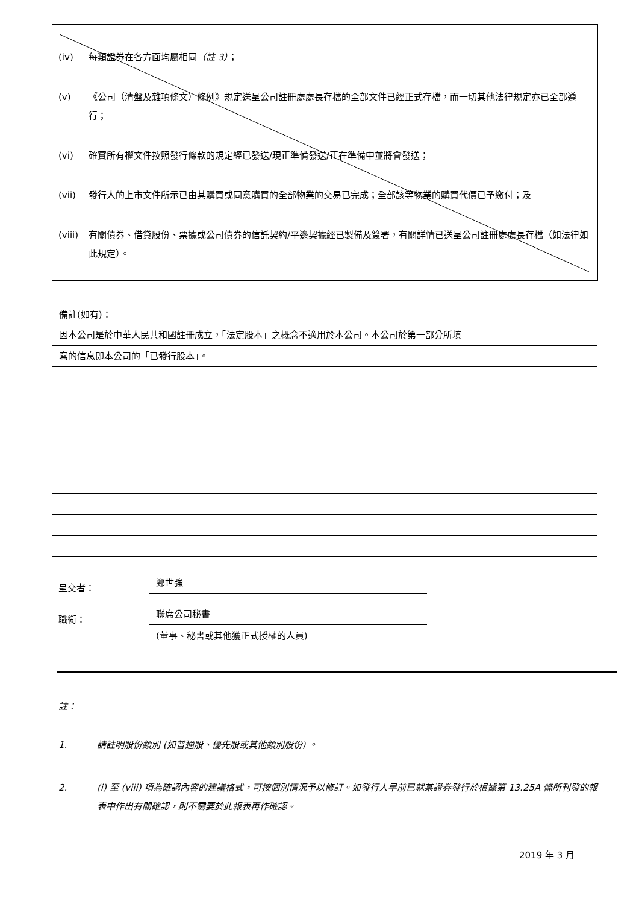(iv) 每類證券在各方面均屬相同（註 3）；
(v) 《公司（清盤及雜項條文）條例》規定送呈公司註冊處處長存檔的全部文件已經正式存檔，而一切其他法律規定亦已全部遵行；
(vi) 確實所有權文件按照發行條款的規定經已發送/現正準備發送/正在準備中並將會發送；
(vii) 發行人的上市文件所示已由其購買或同意購買的全部物業的交易已完成；全部該等物業的購買代價已予繳付；及
(viii) 有關債券、借貸股份、票據或公司債券的信託契約/平邊契據經已製備及簽署，有關詳情已送呈公司註冊處處長存檔（如法律如此規定）。
備註(如有)：
因本公司是於中華人民共和國註冊成立，「法定股本」之概念不適用於本公司。本公司於第一部分所填
寫的信息即本公司的「已發行股本」。
呈交者： 鄭世強
職銜： 聯席公司秘書
(董事、秘書或其他獲正式授權的人員)
註：
1. 請註明股份類別 (如普通股、優先股或其他類別股份) 。
2. (i) 至 (viii) 項為確認內容的建議格式，可按個別情況予以修訂。如發行人早前已就某證券發行於根據第 13.25A 條所刊發的報表中作出有關確認，則不需要於此報表再作確認。
2019 年 3 月